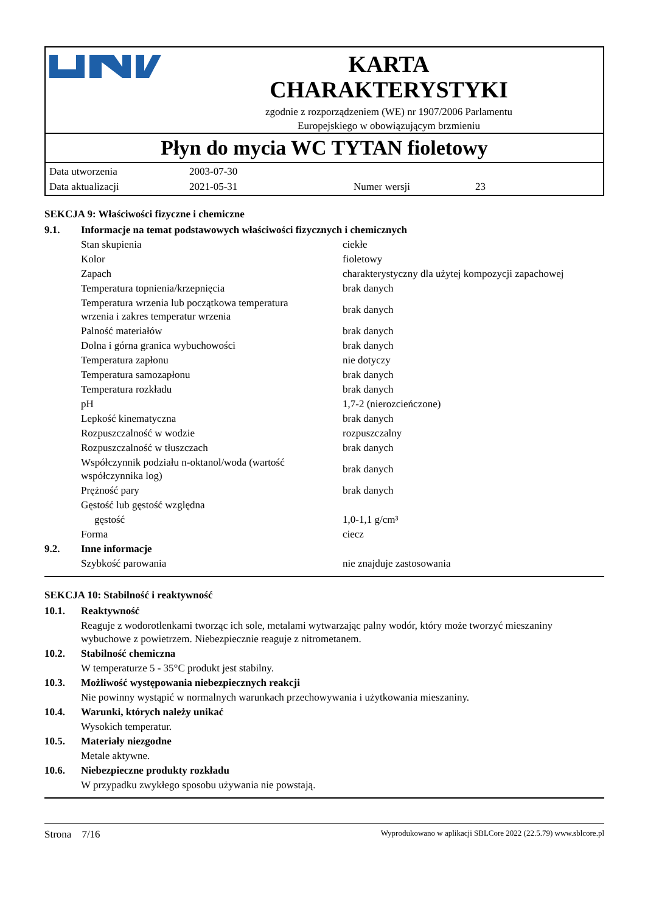KARTA
CHARAKTERYSTYKI
zgodnie z rozporządzeniem (WE) nr 1907/2006 Parlamentu
Europejskiego w obowiązującym brzmieniu
Płyn do mycia WC TYTAN fioletowy
| Data utworzenia | 2003-07-30 | | |
| Data aktualizacji | 2021-05-31 | Numer wersji | 23 |
SEKCJA 9: Właściwości fizyczne i chemiczne
| 9.1. | Informacje na temat podstawowych właściwości fizycznych i chemicznych | |
| | Stan skupienia | ciekłe |
| | Kolor | fioletowy |
| | Zapach | charakterystyczny dla użytej kompozycji zapachowej |
| | Temperatura topnienia/krzepnięcia | brak danych |
| | Temperatura wrzenia lub początkowa temperatura wrzenia i zakres temperatur wrzenia | brak danych |
| | Palność materiałów | brak danych |
| | Dolna i górna granica wybuchowości | brak danych |
| | Temperatura zapłonu | nie dotyczy |
| | Temperatura samozapłonu | brak danych |
| | Temperatura rozkładu | brak danych |
| | pH | 1,7-2 (nierozcieńczone) |
| | Lepkość kinematyczna | brak danych |
| | Rozpuszczalność w wodzie | rozpuszczalny |
| | Rozpuszczalność w tłuszczach | brak danych |
| | Współczynnik podziału n-oktanol/woda (wartość współczynnika log) | brak danych |
| | Prężność pary | brak danych |
| | Gęstość lub gęstość względna | |
| | gęstość | 1,0-1,1 g/cm³ |
| | Forma | ciecz |
| 9.2. | Inne informacje | |
| | Szybkość parowania | nie znajduje zastosowania |
SEKCJA 10: Stabilność i reaktywność
| 10.1. | Reaktywność |
| | Reaguje z wodorotlenkami tworząc ich sole, metalami wytwarzając palny wodór, który może tworzyć mieszaniny wybuchowe z powietrzem. Niebezpiecznie reaguje z nitrometanem. |
| 10.2. | Stabilność chemiczna |
| | W temperaturze 5 - 35°C produkt jest stabilny. |
| 10.3. | Możliwość występowania niebezpiecznych reakcji |
| | Nie powinny wystąpić w normalnych warunkach przechowywania i użytkowania mieszaniny. |
| 10.4. | Warunki, których należy unikać |
| | Wysokich temperatur. |
| 10.5. | Materiały niezgodne |
| | Metale aktywne. |
| 10.6. | Niebezpieczne produkty rozkładu |
| | W przypadku zwykłego sposobu używania nie powstają. |
Strona 7/16 Wyprodukowano w aplikacji SBLCore 2022 (22.5.79) www.sblcore.pl